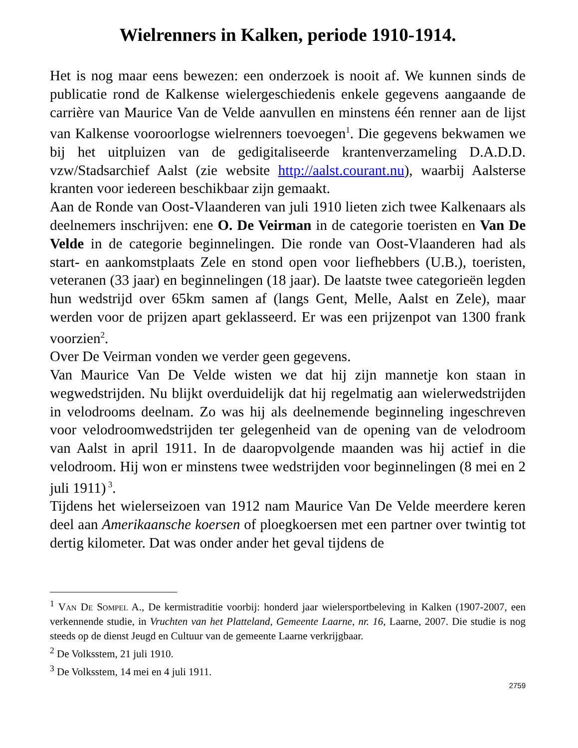Wielrenners in Kalken, periode 1910-1914.
Het is nog maar eens bewezen: een onderzoek is nooit af. We kunnen sinds de publicatie rond de Kalkense wielergeschiedenis enkele gegevens aangaande de carrière van Maurice Van de Velde aanvullen en minstens één renner aan de lijst van Kalkense vooroorlogse wielrenners toevoegen<sup>1</sup>. Die gegevens bekwamen we bij het uitpluizen van de gedigitaliseerde krantenverzameling D.A.D.D. vzw/Stadsarchief Aalst (zie website http://aalst.courant.nu), waarbij Aalsterse kranten voor iedereen beschikbaar zijn gemaakt.
Aan de Ronde van Oost-Vlaanderen van juli 1910 lieten zich twee Kalkenaars als deelnemers inschrijven: ene O. De Veirman in de categorie toeristen en Van De Velde in de categorie beginnelingen. Die ronde van Oost-Vlaanderen had als start- en aankomstplaats Zele en stond open voor liefhebbers (U.B.), toeristen, veteranen (33 jaar) en beginnelingen (18 jaar). De laatste twee categorieën legden hun wedstrijd over 65km samen af (langs Gent, Melle, Aalst en Zele), maar werden voor de prijzen apart geklasseerd. Er was een prijzenpot van 1300 frank voorzien<sup>2</sup>.
Over De Veirman vonden we verder geen gegevens.
Van Maurice Van De Velde wisten we dat hij zijn mannetje kon staan in wegwedstrijden. Nu blijkt overduidelijk dat hij regelmatig aan wielerwedstrijden in velodrooms deelnam. Zo was hij als deelnemende beginneling ingeschreven voor velodroomwedstrijden ter gelegenheid van de opening van de velodroom van Aalst in april 1911. In de daaropvolgende maanden was hij actief in die velodroom. Hij won er minstens twee wedstrijden voor beginnelingen (8 mei en 2 juli 1911)<sup>3</sup>.
Tijdens het wielerseizoen van 1912 nam Maurice Van De Velde meerdere keren deel aan Amerikaansche koersen of ploegkoersen met een partner over twintig tot dertig kilometer. Dat was onder ander het geval tijdens de
<sup>1</sup> Van De Sompel A., De kermistraditie voorbij: honderd jaar wielersportbeleving in Kalken (1907-2007, een verkennende studie, in Vruchten van het Platteland, Gemeente Laarne, nr. 16, Laarne, 2007. Die studie is nog steeds op de dienst Jeugd en Cultuur van de gemeente Laarne verkrijgbaar.
<sup>2</sup> De Volksstem, 21 juli 1910.
<sup>3</sup> De Volksstem, 14 mei en 4 juli 1911.
2759